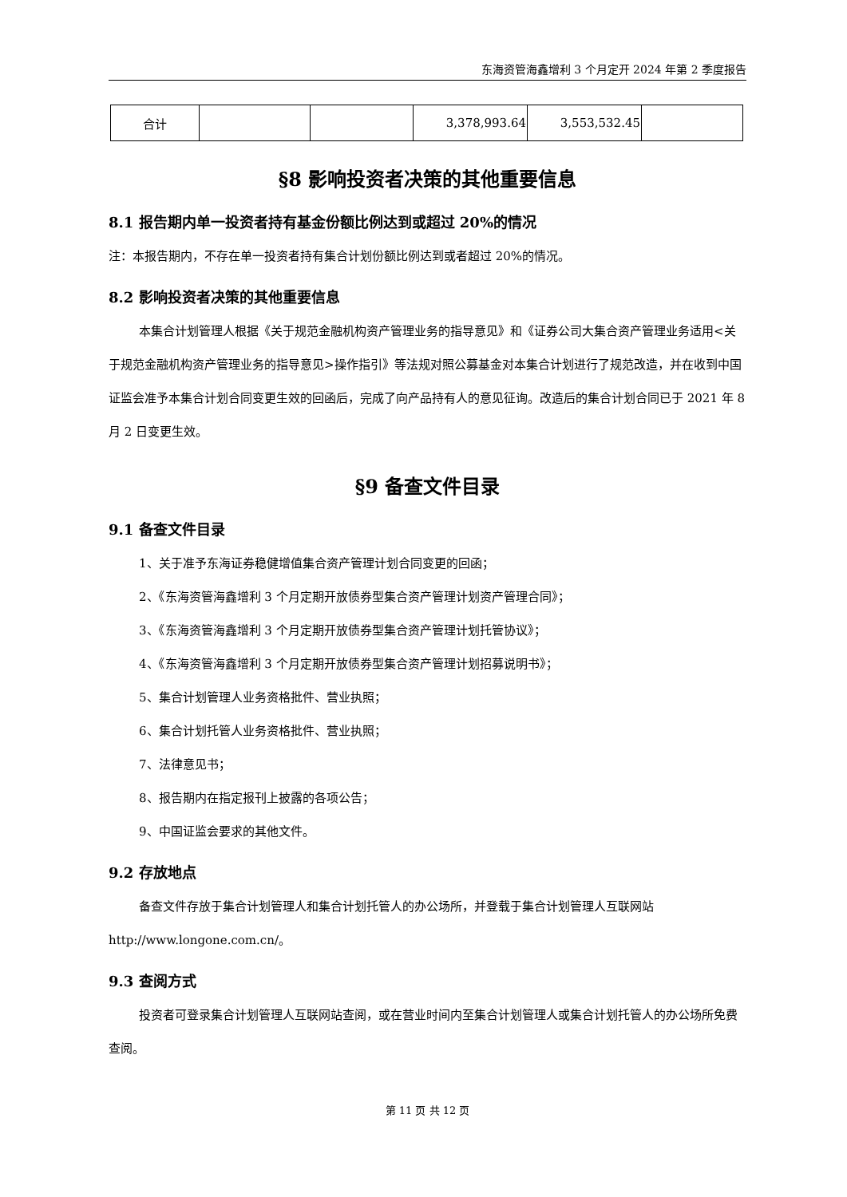东海资管海鑫增利 3 个月定开 2024 年第 2 季度报告
| 合计 | | | 3,378,993.64 | 3,553,532.45 | |
§8 影响投资者决策的其他重要信息
8.1 报告期内单一投资者持有基金份额比例达到或超过 20%的情况
注：本报告期内，不存在单一投资者持有集合计划份额比例达到或者超过 20%的情况。
8.2 影响投资者决策的其他重要信息
本集合计划管理人根据《关于规范金融机构资产管理业务的指导意见》和《证券公司大集合资产管理业务适用<关于规范金融机构资产管理业务的指导意见>操作指引》等法规对照公募基金对本集合计划进行了规范改造，并在收到中国证监会准予本集合计划合同变更生效的回函后，完成了向产品持有人的意见征询。改造后的集合计划合同已于 2021 年 8 月 2 日变更生效。
§9 备查文件目录
9.1 备查文件目录
1、关于准予东海证券稳健增值集合资产管理计划合同变更的回函；
2、《东海资管海鑫增利 3 个月定期开放债券型集合资产管理计划资产管理合同》；
3、《东海资管海鑫增利 3 个月定期开放债券型集合资产管理计划托管协议》；
4、《东海资管海鑫增利 3 个月定期开放债券型集合资产管理计划招募说明书》；
5、集合计划管理人业务资格批件、营业执照；
6、集合计划托管人业务资格批件、营业执照；
7、法律意见书；
8、报告期内在指定报刊上披露的各项公告；
9、中国证监会要求的其他文件。
9.2 存放地点
备查文件存放于集合计划管理人和集合计划托管人的办公场所，并登载于集合计划管理人互联网站 http://www.longone.com.cn/。
9.3 查阅方式
投资者可登录集合计划管理人互联网站查阅，或在营业时间内至集合计划管理人或集合计划托管人的办公场所免费查阅。
第 11 页 共 12 页